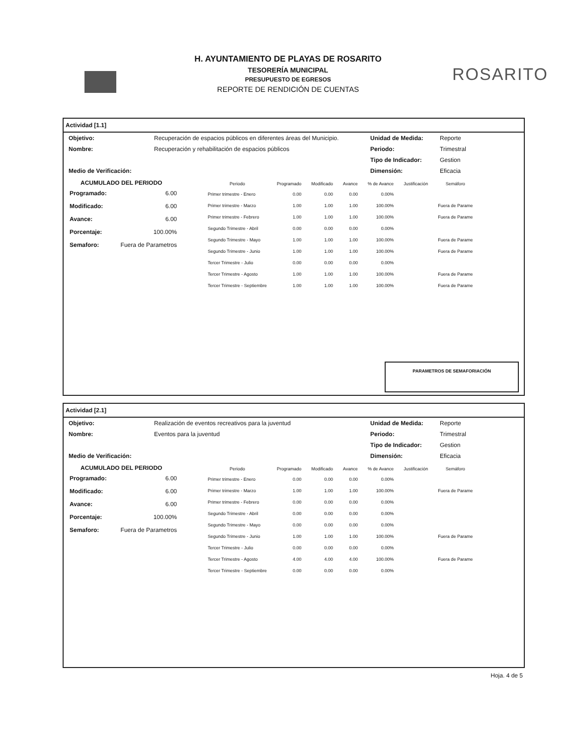ROSARITO
H. AYUNTAMIENTO DE PLAYAS DE ROSARITO
TESORERÍA MUNICIPAL
PRESUPUESTO DE EGRESOS
REPORTE DE RENDICIÓN DE CUENTAS
Actividad [1.1]
Objetivo:
Recuperación de espacios públicos en diferentes áreas del Municipio.
Unidad de Medida:
Reporte
Nombre:
Recuperación y rehabilitación de espacios públicos
Periodo:
Trimestral
Tipo de Indicador:
Gestion
Medio de Verificación:
Dimensión:
Eficacia
ACUMULADO DEL PERIODO
| Programado: | 6.00 |
| Modificado: | 6.00 |
| Avance: | 6.00 |
| Porcentaje: | 100.00% |
| Semaforo: | Fuera de Parametros |
| Periodo | Programado | Modificado | Avance | % de Avance | Justificación | Semáforo |
| --- | --- | --- | --- | --- | --- | --- |
| Primer trimestre - Enero | 0.00 | 0.00 | 0.00 | 0.00% | | |
| Primer trimestre - Marzo | 1.00 | 1.00 | 1.00 | 100.00% | | Fuera de Parame |
| Primer trimestre - Febrero | 1.00 | 1.00 | 1.00 | 100.00% | | Fuera de Parame |
| Segundo Trimestre - Abril | 0.00 | 0.00 | 0.00 | 0.00% | | |
| Segundo Trimestre - Mayo | 1.00 | 1.00 | 1.00 | 100.00% | | Fuera de Parame |
| Segundo Trimestre - Junio | 1.00 | 1.00 | 1.00 | 100.00% | | Fuera de Parame |
| Tercer Trimestre - Julio | 0.00 | 0.00 | 0.00 | 0.00% | | |
| Tercer Trimestre - Agosto | 1.00 | 1.00 | 1.00 | 100.00% | | Fuera de Parame |
| Tercer Trimestre - Septiembre | 1.00 | 1.00 | 1.00 | 100.00% | | Fuera de Parame |
PARAMETROS DE SEMAFORIACIÓN
Actividad [2.1]
Objetivo:
Realización de eventos recreativos para la juventud
Unidad de Medida:
Reporte
Nombre:
Eventos para la juventud
Periodo:
Trimestral
Tipo de Indicador:
Gestion
Medio de Verificación:
Dimensión:
Eficacia
ACUMULADO DEL PERIODO
| Programado: | 6.00 |
| Modificado: | 6.00 |
| Avance: | 6.00 |
| Porcentaje: | 100.00% |
| Semaforo: | Fuera de Parametros |
| Periodo | Programado | Modificado | Avance | % de Avance | Justificación | Semáforo |
| --- | --- | --- | --- | --- | --- | --- |
| Primer trimestre - Enero | 0.00 | 0.00 | 0.00 | 0.00% | | |
| Primer trimestre - Marzo | 1.00 | 1.00 | 1.00 | 100.00% | | Fuera de Parame |
| Primer trimestre - Febrero | 0.00 | 0.00 | 0.00 | 0.00% | | |
| Segundo Trimestre - Abril | 0.00 | 0.00 | 0.00 | 0.00% | | |
| Segundo Trimestre - Mayo | 0.00 | 0.00 | 0.00 | 0.00% | | |
| Segundo Trimestre - Junio | 1.00 | 1.00 | 1.00 | 100.00% | | Fuera de Parame |
| Tercer Trimestre - Julio | 0.00 | 0.00 | 0.00 | 0.00% | | |
| Tercer Trimestre - Agosto | 4.00 | 4.00 | 4.00 | 100.00% | | Fuera de Parame |
| Tercer Trimestre - Septiembre | 0.00 | 0.00 | 0.00 | 0.00% | | |
Hoja. 4 de 5